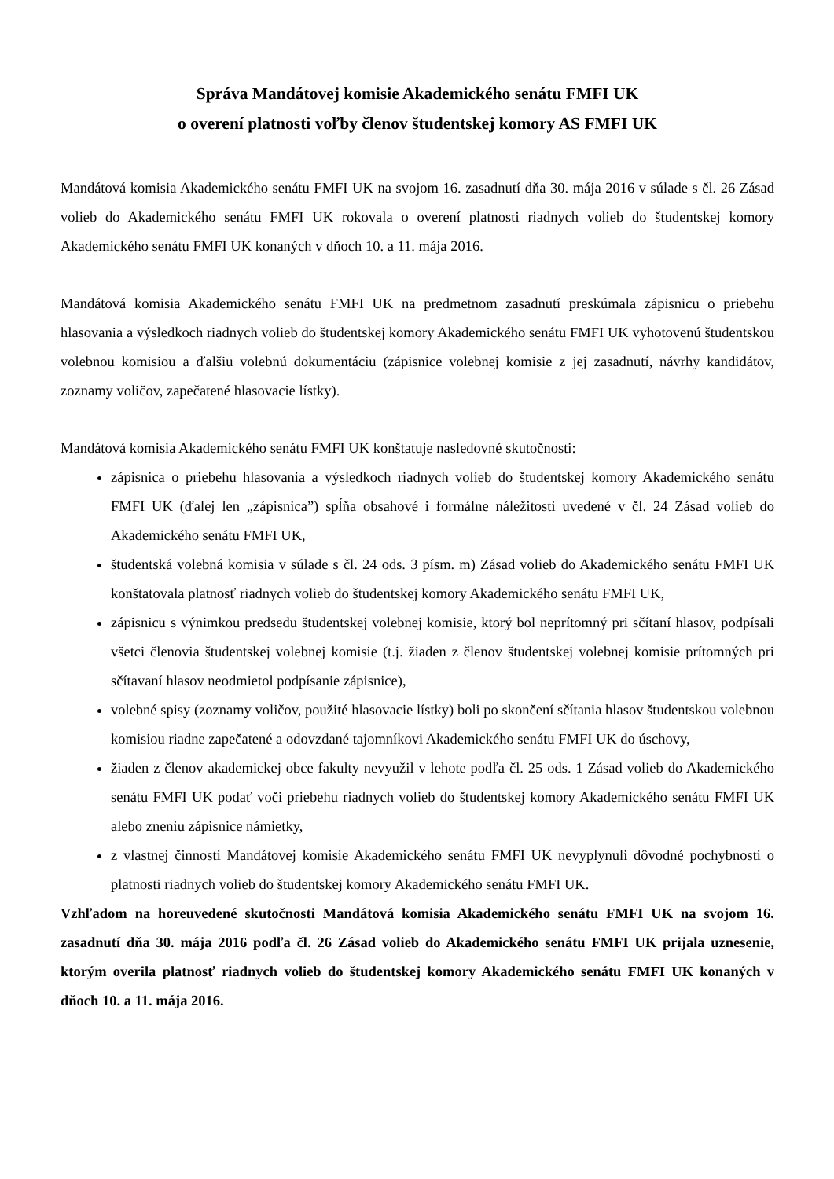Správa Mandátovej komisie Akademického senátu FMFI UK
o overení platnosti voľby členov študentskej komory AS FMFI UK
Mandátová komisia Akademického senátu FMFI UK na svojom 16. zasadnutí dňa 30. mája 2016 v súlade s čl. 26 Zásad volieb do Akademického senátu FMFI UK rokovala o overení platnosti riadnych volieb do študentskej komory Akademického senátu FMFI UK konaných v dňoch 10. a 11. mája 2016.
Mandátová komisia Akademického senátu FMFI UK na predmetnom zasadnutí preskúmala zápisnicu o priebehu hlasovania a výsledkoch riadnych volieb do študentskej komory Akademického senátu FMFI UK vyhotovenú študentskou volebnou komisiou a ďalšiu volebnú dokumentáciu (zápisnice volebnej komisie z jej zasadnutí, návrhy kandidátov, zoznamy voličov, zapečatené hlasovacie lístky).
Mandátová komisia Akademického senátu FMFI UK konštatuje nasledovné skutočnosti:
zápisnica o priebehu hlasovania a výsledkoch riadnych volieb do študentskej komory Akademického senátu FMFI UK (ďalej len „zápisnica”) spĺňa obsahové i formálne náležitosti uvedené v čl. 24 Zásad volieb do Akademického senátu FMFI UK,
študentská volebná komisia v súlade s čl. 24 ods. 3 písm. m) Zásad volieb do Akademického senátu FMFI UK konštatovala platnosť riadnych volieb do študentskej komory Akademického senátu FMFI UK,
zápisnicu s výnimkou predsedu študentskej volebnej komisie, ktorý bol neprítomný pri sčítaní hlasov, podpísali všetci členovia študentskej volebnej komisie (t.j. žiaden z členov študentskej volebnej komisie prítomných pri sčítavaní hlasov neodmietol podpísanie zápisnice),
volebné spisy (zoznamy voličov, použité hlasovacie lístky) boli po skončení sčítania hlasov študentskou volebnou komisiou riadne zapečatené a odovzdané tajomníkovi Akademického senátu FMFI UK do úschovy,
žiaden z členov akademickej obce fakulty nevyužil v lehote podľa čl. 25 ods. 1 Zásad volieb do Akademického senátu FMFI UK podať voči priebehu riadnych volieb do študentskej komory Akademického senátu FMFI UK alebo zneniu zápisnice námietky,
z vlastnej činnosti Mandátovej komisie Akademického senátu FMFI UK nevyplynuli dôvodné pochybnosti o platnosti riadnych volieb do študentskej komory Akademického senátu FMFI UK.
Vzhľadom na horeuvedené skutočnosti Mandátová komisia Akademického senátu FMFI UK na svojom 16. zasadnutí dňa 30. mája 2016 podľa čl. 26 Zásad volieb do Akademického senátu FMFI UK prijala uznesenie, ktorým overila platnosť riadnych volieb do študentskej komory Akademického senátu FMFI UK konaných v dňoch 10. a 11. mája 2016.